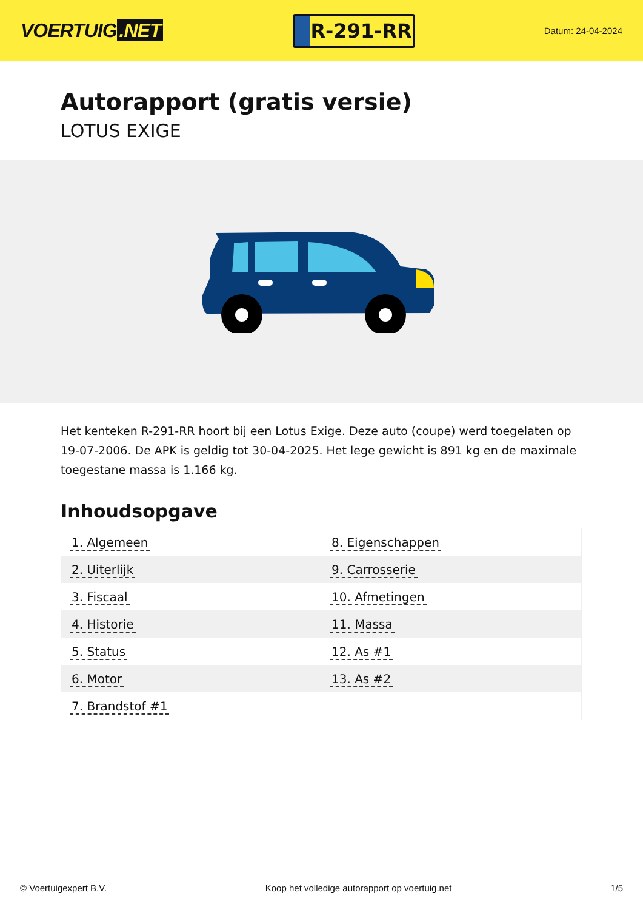VOERTUIG.NET
R-291-RR
Datum: 24-04-2024
Autorapport (gratis versie)
LOTUS EXIGE
Het kenteken R-291-RR hoort bij een Lotus Exige. Deze auto (coupe) werd toegelaten op 19-07-2006. De APK is geldig tot 30-04-2025. Het lege gewicht is 891 kg en de maximale toegestane massa is 1.166 kg.
Inhoudsopgave
| 1. Algemeen | 8. Eigenschappen |
| 2. Uiterlijk | 9. Carrosserie |
| 3. Fiscaal | 10. Afmetingen |
| 4. Historie | 11. Massa |
| 5. Status | 12. As #1 |
| 6. Motor | 13. As #2 |
| 7. Brandstof #1 | |
© Voertuigexpert B.V. Koop het volledige autorapport op voertuig.net 1/5